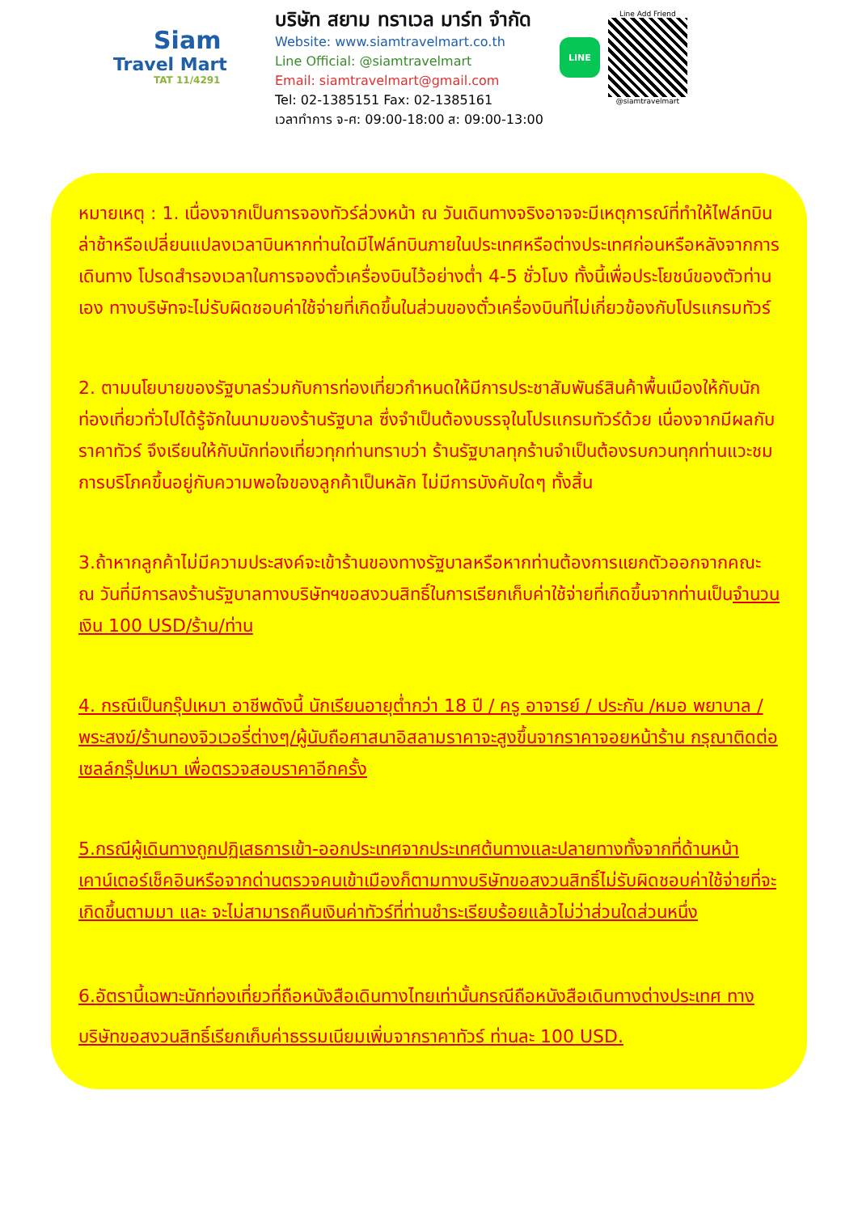Siam
Travel Mart
TAT 11/4291
บริษัท สยาม ทราเวล มาร์ท จำกัด
Website: www.siamtravelmart.co.th
Line Official: @siamtravelmart
Email: siamtravelmart@gmail.com
Tel: 02-1385151 Fax: 02-1385161
เวลาทำการ จ-ศ: 09:00-18:00 ส: 09:00-13:00
LINE
Line Add Friend
@siamtravelmart
หมายเหตุ : 1. เนื่องจากเป็นการจองทัวร์ล่วงหน้า ณ วันเดินทางจริงอาจจะมีเหตุการณ์ที่ทำให้ไฟล์ทบินล่าช้าหรือเปลี่ยนแปลงเวลาบินหากท่านใดมีไฟล์ทบินภายในประเทศหรือต่างประเทศก่อนหรือหลังจากการเดินทาง โปรดสำรองเวลาในการจองตั๋วเครื่องบินไว้อย่างต่ำ 4-5 ชั่วโมง ทั้งนี้เพื่อประโยชน์ของตัวท่านเอง ทางบริษัทจะไม่รับผิดชอบค่าใช้จ่ายที่เกิดขึ้นในส่วนของตั๋วเครื่องบินที่ไม่เกี่ยวข้องกับโปรแกรมทัวร์
2. ตามนโยบายของรัฐบาลร่วมกับการท่องเที่ยวกำหนดให้มีการประชาสัมพันธ์สินค้าพื้นเมืองให้กับนักท่องเที่ยวทั่วไปได้รู้จักในนามของร้านรัฐบาล ซึ่งจำเป็นต้องบรรจุในโปรแกรมทัวร์ด้วย เนื่องจากมีผลกับราคาทัวร์ จึงเรียนให้กับนักท่องเที่ยวทุกท่านทราบว่า ร้านรัฐบาลทุกร้านจำเป็นต้องรบกวนทุกท่านแวะชมการบริโภคขึ้นอยู่กับความพอใจของลูกค้าเป็นหลัก ไม่มีการบังคับใดๆ ทั้งสิ้น
3.ถ้าหากลูกค้าไม่มีความประสงค์จะเข้าร้านของทางรัฐบาลหรือหากท่านต้องการแยกตัวออกจากคณะ ณ วันที่มีการลงร้านรัฐบาลทางบริษัทฯขอสงวนสิทธิ์ในการเรียกเก็บค่าใช้จ่ายที่เกิดขึ้นจากท่านเป็นจำนวนเงิน 100 USD/ร้าน/ท่าน
4. กรณีเป็นกรุ๊ปเหมา อาชีพดังนี้ นักเรียนอายุต่ำกว่า 18 ปี / ครู อาจารย์ / ประกัน /หมอ พยาบาล / พระสงฆ์/ร้านทองจิวเวอรี่ต่างๆ/ผู้นับถือศาสนาอิสลามราคาจะสูงขึ้นจากราคาจอยหน้าร้าน กรุณาติดต่อเซลล์กรุ๊ปเหมา เพื่อตรวจสอบราคาอีกครั้ง
5.กรณีผู้เดินทางถูกปฏิเสธการเข้า-ออกประเทศจากประเทศต้นทางและปลายทางทั้งจากที่ด้านหน้าเคาน์เตอร์เช็คอินหรือจากด่านตรวจคนเข้าเมืองก็ตามทางบริษัทขอสงวนสิทธิ์ไม่รับผิดชอบค่าใช้จ่ายที่จะเกิดขึ้นตามมา และ จะไม่สามารถคืนเงินค่าทัวร์ที่ท่านชำระเรียบร้อยแล้วไม่ว่าส่วนใดส่วนหนึ่ง
6.อัตรานี้เฉพาะนักท่องเที่ยวที่ถือหนังสือเดินทางไทยเท่านั้นกรณีถือหนังสือเดินทางต่างประเทศ ทางบริษัทขอสงวนสิทธิ์เรียกเก็บค่าธรรมเนียมเพิ่มจากราคาทัวร์ ท่านละ 100 USD.